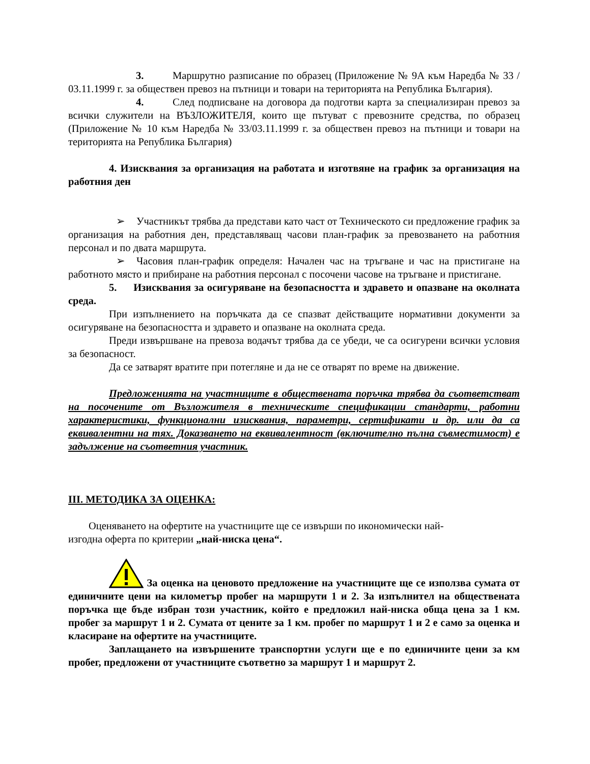3. Маршрутно разписание по образец (Приложение № 9А към Наредба № 33 / 03.11.1999 г. за обществен превоз на пътници и товари на територията на Република България).
4. След подписване на договора да подготви карта за специализиран превоз за всички служители на ВЪЗЛОЖИТЕЛЯ, които ще пътуват с превозните средства, по образец (Приложение № 10 към Наредба № 33/03.11.1999 г. за обществен превоз на пътници и товари на територията на Република България)
4. Изисквания за организация на работата и изготвяне на график за организация на работния ден
➢ Участникът трябва да представи като част от Техническото си предложение график за организация на работния ден, представляващ часови план-график за превозването на работния персонал и по двата маршрута.
➢ Часовия план-график определя: Начален час на тръгване и час на пристигане на работното място и прибиране на работния персонал с посочени часове на тръгване и пристигане.
5. Изисквания за осигуряване на безопасността и здравето и опазване на околната среда.
При изпълнението на поръчката да се спазват действащите нормативни документи за осигуряване на безопасността и здравето и опазване на околната среда.
Преди извършване на превоза водачът трябва да се убеди, че са осигурени всички условия за безопасност.
Да се затварят вратите при потегляне и да не се отварят по време на движение.
Предложенията на участниците в обществената поръчка трябва да съответстват на посочените от Възложителя в техническите спецификации стандарти, работни характеристики, функционални изисквания, параметри, сертификати и др. или да са еквивалентни на тях. Доказването на еквивалентност (включително пълна съвместимост) е задължение на съответния участник.
III. МЕТОДИКА ЗА ОЦЕНКА:
Оценяването на офертите на участниците ще се извърши по икономически най-
изгодна оферта по критерии „най-ниска цена“.
За оценка на ценовото предложение на участниците ще се използва сумата от единичните цени на километър пробег на маршрути 1 и 2. За изпълнител на обществената поръчка ще бъде избран този участник, който е предложил най-ниска обща цена за 1 км. пробег за маршрут 1 и 2. Сумата от цените за 1 км. пробег по маршрут 1 и 2 е само за оценка и класиране на офертите на участниците.
Заплащането на извършените транспортни услуги ще е по единичните цени за км пробег, предложени от участниците съответно за маршрут 1 и маршрут 2.